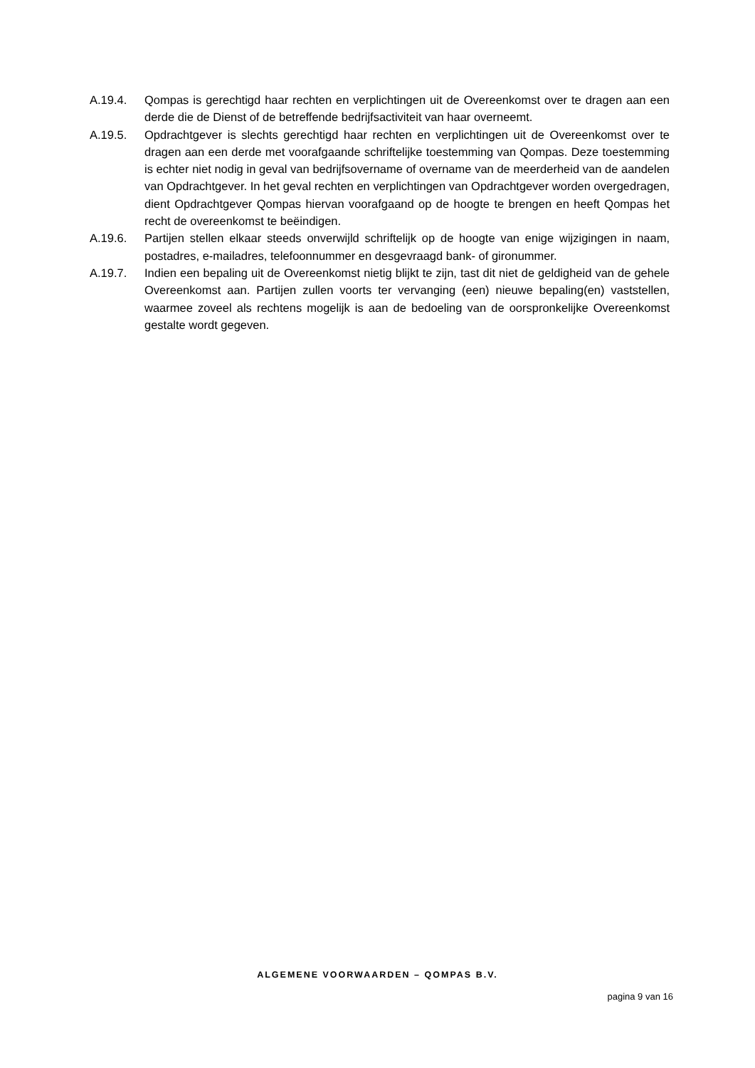A.19.4. Qompas is gerechtigd haar rechten en verplichtingen uit de Overeenkomst over te dragen aan een derde die de Dienst of de betreffende bedrijfsactiviteit van haar overneemt.
A.19.5. Opdrachtgever is slechts gerechtigd haar rechten en verplichtingen uit de Overeenkomst over te dragen aan een derde met voorafgaande schriftelijke toestemming van Qompas. Deze toestemming is echter niet nodig in geval van bedrijfsovername of overname van de meerderheid van de aandelen van Opdrachtgever. In het geval rechten en verplichtingen van Opdrachtgever worden overgedragen, dient Opdrachtgever Qompas hiervan voorafgaand op de hoogte te brengen en heeft Qompas het recht de overeenkomst te beëindigen.
A.19.6. Partijen stellen elkaar steeds onverwijld schriftelijk op de hoogte van enige wijzigingen in naam, postadres, e-mailadres, telefoonnummer en desgevraagd bank- of gironummer.
A.19.7. Indien een bepaling uit de Overeenkomst nietig blijkt te zijn, tast dit niet de geldigheid van de gehele Overeenkomst aan. Partijen zullen voorts ter vervanging (een) nieuwe bepaling(en) vaststellen, waarmee zoveel als rechtens mogelijk is aan de bedoeling van de oorspronkelijke Overeenkomst gestalte wordt gegeven.
ALGEMENE VOORWAARDEN – QOMPAS B.V.
pagina 9 van 16